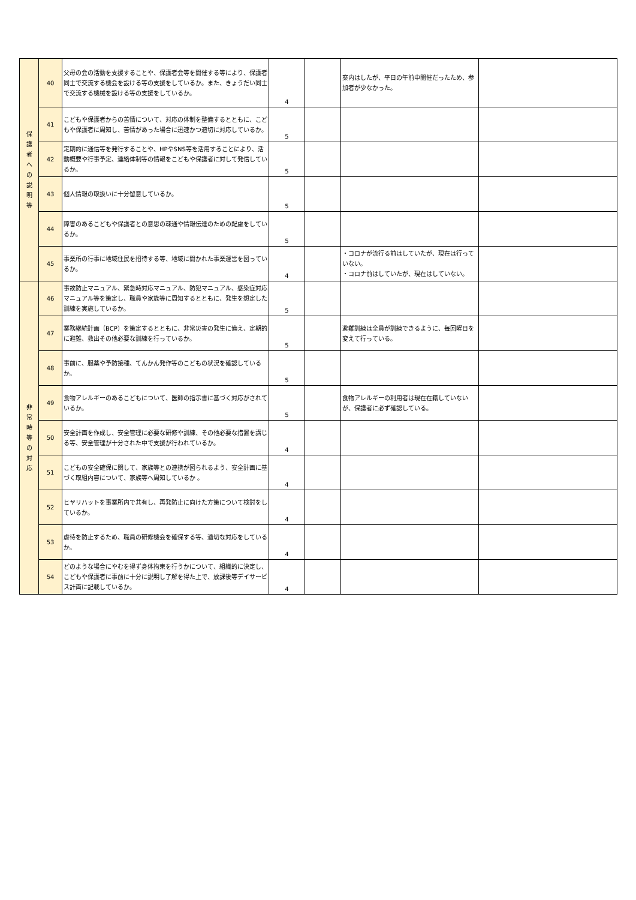| 保 護 者 へ の 説 明 等 | 40 | 父母の会の活動を支援することや、保護者会等を開催する等により、保護者同士で交流する機会を設ける等の支援をしているか。また、きょうだい同士で交流する機械を設ける等の支援をしているか。 | 4 | | 案内はしたが、平日の午前中開催だったため、参加者が少なかった。 | |
| | 41 | こどもや保護者からの苦情について、対応の体制を整備するとともに、こどもや保護者に周知し、苦情があった場合に迅速かつ適切に対応しているか。 | 5 | | | |
| | 42 | 定期的に通信等を発行することや、HPやSNS等を活用することにより、活動概要や行事予定、連絡体制等の情報をこどもや保護者に対して発信しているか。 | 5 | | | |
| | 43 | 個人情報の取扱いに十分留意しているか。 | 5 | | | |
| | 44 | 障害のあるこどもや保護者との意思の疎通や情報伝達のための配慮をしているか。 | 5 | | | |
| | 45 | 事業所の行事に地域住民を招待する等、地域に開かれた事業運営を図っているか。 | 4 | | ・コロナが流行る前はしていたが、現在は行っていない。 ・コロナ前はしていたが、現在はしていない。 | |
| 非 常 時 等 の 対 応 | 46 | 事故防止マニュアル、緊急時対応マニュアル、防犯マニュアル、感染症対応マニュアル等を策定し、職員や家族等に周知するとともに、発生を想定した訓練を実施しているか。 | 5 | | | |
| | 47 | 業務継続計画（BCP）を策定するとともに、非常災害の発生に備え、定期的に避難、救出その他必要な訓練を行っているか。 | 5 | | 避難訓練は全員が訓練できるように、毎回曜日を変えて行っている。 | |
| | 48 | 事前に、服薬や予防接種、てんかん発作等のこどもの状況を確認しているか。 | 5 | | | |
| | 49 | 食物アレルギーのあるこどもについて、医師の指示書に基づく対応がされているか。 | 5 | | 食物アレルギーの利用者は現在在籍していないが、保護者に必ず確認している。 | |
| | 50 | 安全計画を作成し、安全管理に必要な研修や訓練、その他必要な措置を講じる等、安全管理が十分された中で支援が行われているか。 | 4 | | | |
| | 51 | こどもの安全確保に関して、家族等との連携が図られるよう、安全計画に基づく取組内容について、家族等へ周知しているか 。 | 4 | | | |
| | 52 | ヒヤリハットを事業所内で共有し、再発防止に向けた方策について検討をしているか。 | 4 | | | |
| | 53 | 虐待を防止するため、職員の研修機会を確保する等、適切な対応をしているか。 | 4 | | | |
| | 54 | どのような場合にやむを得ず身体拘束を行うかについて、組織的に決定し、こどもや保護者に事前に十分に説明し了解を得た上で、放課後等デイサービス計画に記載しているか。 | 4 | | | |